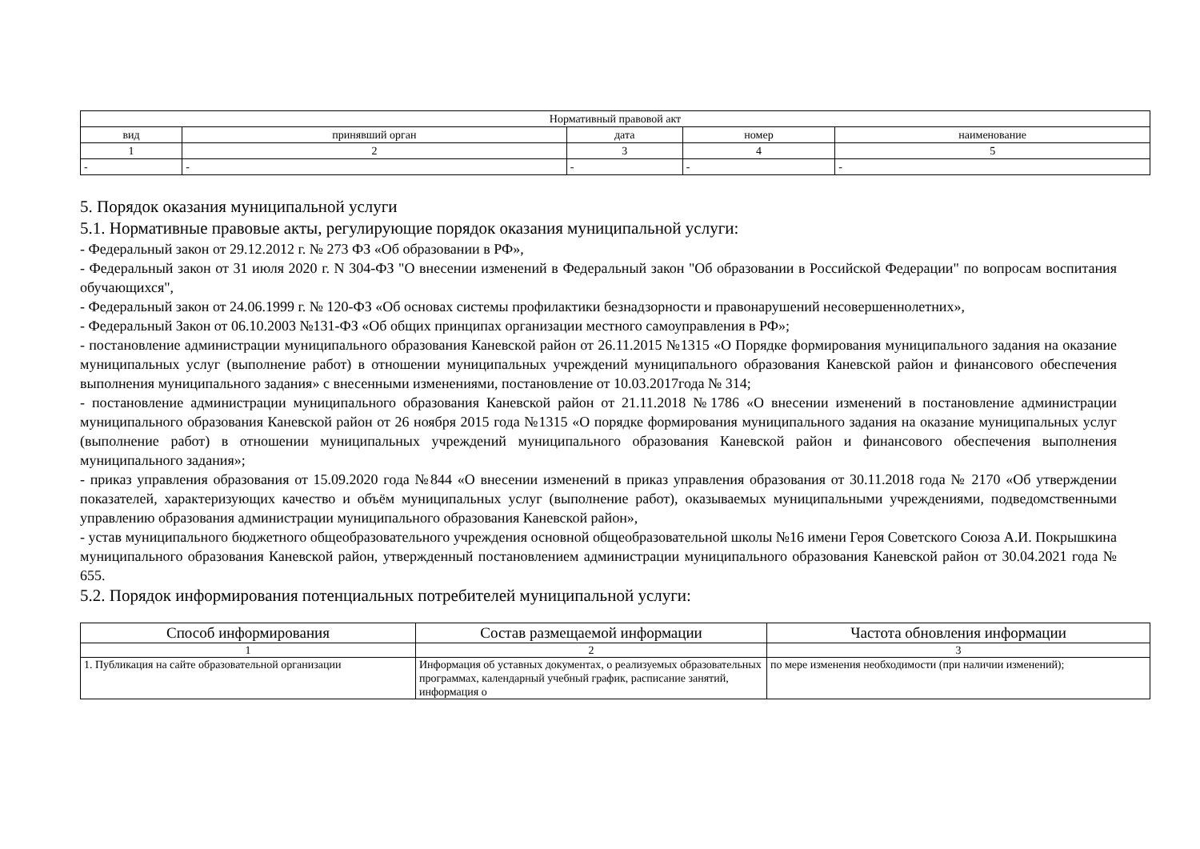| Нормативный правовой акт | | | | |
| --- | --- | --- | --- | --- |
| вид | принявший орган | дата | номер | наименование |
| 1 | 2 | 3 | 4 | 5 |
| - | - | - | - | - |
5. Порядок оказания муниципальной услуги
5.1. Нормативные правовые акты, регулирующие порядок оказания муниципальной услуги:
- Федеральный закон от 29.12.2012 г. № 273 ФЗ «Об образовании в РФ»,
- Федеральный закон от 31 июля 2020 г. N 304-ФЗ "О внесении изменений в Федеральный закон "Об образовании в Российской Федерации" по вопросам воспитания обучающихся",
- Федеральный закон от 24.06.1999 г. № 120-ФЗ «Об основах системы профилактики безнадзорности и правонарушений несовершеннолетних»,
- Федеральный Закон от 06.10.2003 №131-ФЗ «Об общих принципах организации местного самоуправления в РФ»;
- постановление администрации муниципального образования Каневской район от 26.11.2015 №1315 «О Порядке формирования муниципального задания на оказание муниципальных услуг (выполнение работ) в отношении муниципальных учреждений муниципального образования Каневской район и финансового обеспечения выполнения муниципального задания» с внесенными изменениями, постановление от 10.03.2017года № 314;
- постановление администрации муниципального образования Каневской район от 21.11.2018 №1786 «О внесении изменений в постановление администрации муниципального образования Каневской район от 26 ноября 2015 года №1315 «О порядке формирования муниципального задания на оказание муниципальных услуг (выполнение работ) в отношении муниципальных учреждений муниципального образования Каневской район и финансового обеспечения выполнения муниципального задания»;
- приказ управления образования от 15.09.2020 года №844 «О внесении изменений в приказ управления образования от 30.11.2018 года № 2170 «Об утверждении показателей, характеризующих качество и объём муниципальных услуг (выполнение работ), оказываемых муниципальными учреждениями, подведомственными управлению образования администрации муниципального образования Каневской район»,
- устав муниципального бюджетного общеобразовательного учреждения основной общеобразовательной школы №16 имени Героя Советского Союза А.И. Покрышкина муниципального образования Каневской район, утвержденный постановлением администрации муниципального образования Каневской район от 30.04.2021 года № 655.
5.2. Порядок информирования потенциальных потребителей муниципальной услуги:
| Способ информирования | Состав размещаемой информации | Частота обновления информации |
| --- | --- | --- |
| 1 | 2 | 3 |
| 1. Публикация на сайте образовательной организации | Информация об уставных документах, о реализуемых образовательных программах, календарный учебный график, расписание занятий, информация о | по мере изменения необходимости (при наличии изменений); |